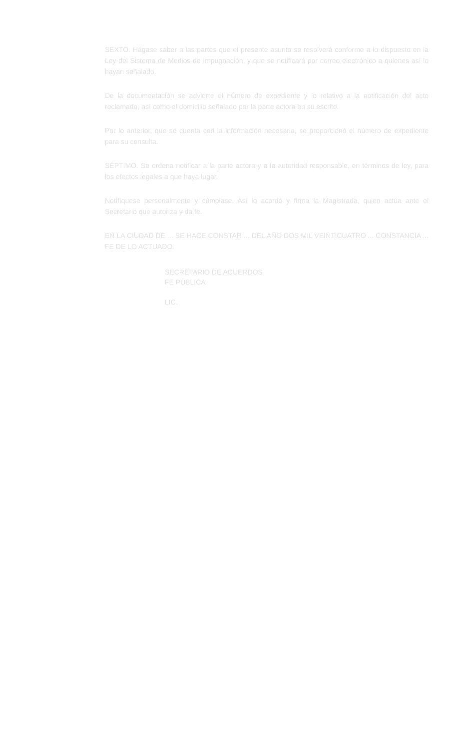SEXTO. Hágase saber a las partes que el presente asunto se resolverá conforme a lo dispuesto en la Ley del Sistema de Medios de Impugnación, y que se notificará por correo electrónico a quienes así lo hayan señalado.
De la documentación se advierte el número de expediente y lo relativo a la notificación del acto reclamado, así como el domicilio señalado por la parte actora en su escrito.
Por lo anterior, que se cuenta con la información necesaria, se proporcionó el número de expediente para su consulta.
SÉPTIMO. Se ordena notificar a la parte actora y a la autoridad responsable, en términos de ley, para los efectos legales a que haya lugar.
Notifíquese personalmente y cúmplase. Así lo acordó y firma la Magistrada, quien actúa ante el Secretario que autoriza y da fe.
EN LA CIUDAD DE ... SE HACE CONSTAR ... DEL AÑO DOS MIL VEINTICUATRO ... CONSTANCIA ... FE DE LO ACTUADO.
SECRETARIO DE ACUERDOS
FE PÚBLICA
LIC.